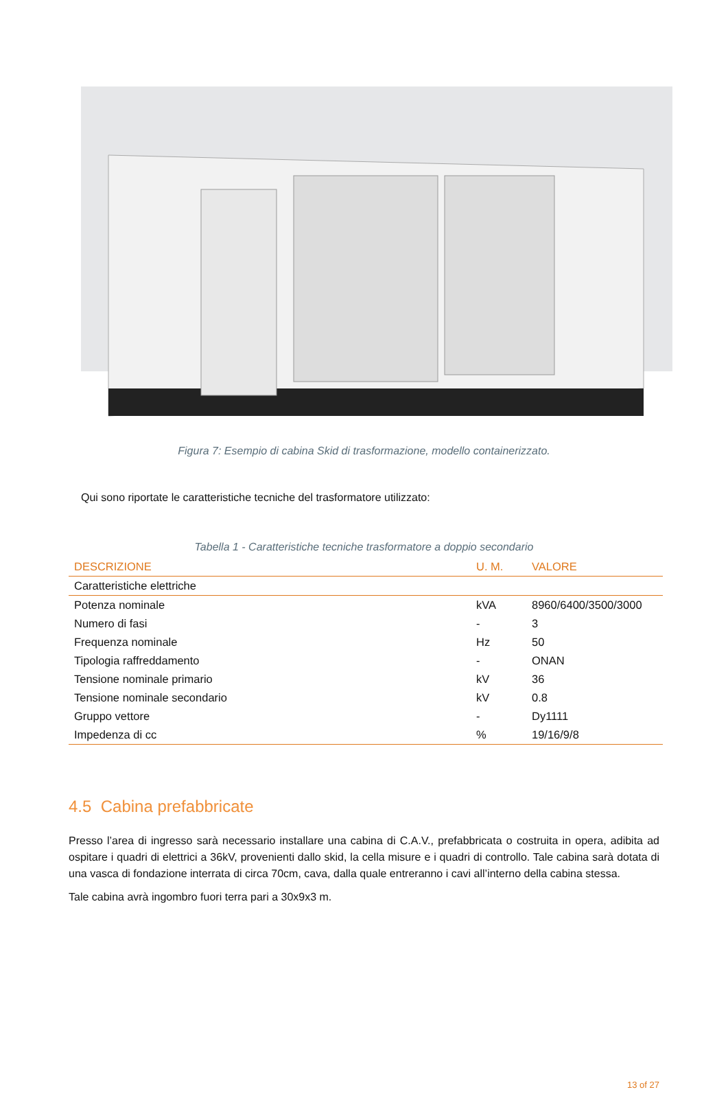Figura 7: Esempio di cabina Skid di trasformazione, modello containerizzato.
Qui sono riportate le caratteristiche tecniche del trasformatore utilizzato:
Tabella 1 - Caratteristiche tecniche trasformatore a doppio secondario
| DESCRIZIONE | U. M. | VALORE |
| --- | --- | --- |
| Caratteristiche elettriche | | |
| Potenza nominale | kVA | 8960/6400/3500/3000 |
| Numero di fasi | - | 3 |
| Frequenza nominale | Hz | 50 |
| Tipologia raffreddamento | - | ONAN |
| Tensione nominale primario | kV | 36 |
| Tensione nominale secondario | kV | 0.8 |
| Gruppo vettore | - | Dy1111 |
| Impedenza di cc | % | 19/16/9/8 |
4.5 Cabina prefabbricate
Presso l’area di ingresso sarà necessario installare una cabina di C.A.V., prefabbricata o costruita in opera, adibita ad ospitare i quadri di elettrici a 36kV, provenienti dallo skid, la cella misure e i quadri di controllo. Tale cabina sarà dotata di una vasca di fondazione interrata di circa 70cm, cava, dalla quale entreranno i cavi all’interno della cabina stessa.
Tale cabina avrà ingombro fuori terra pari a 30x9x3 m.
13 of 27